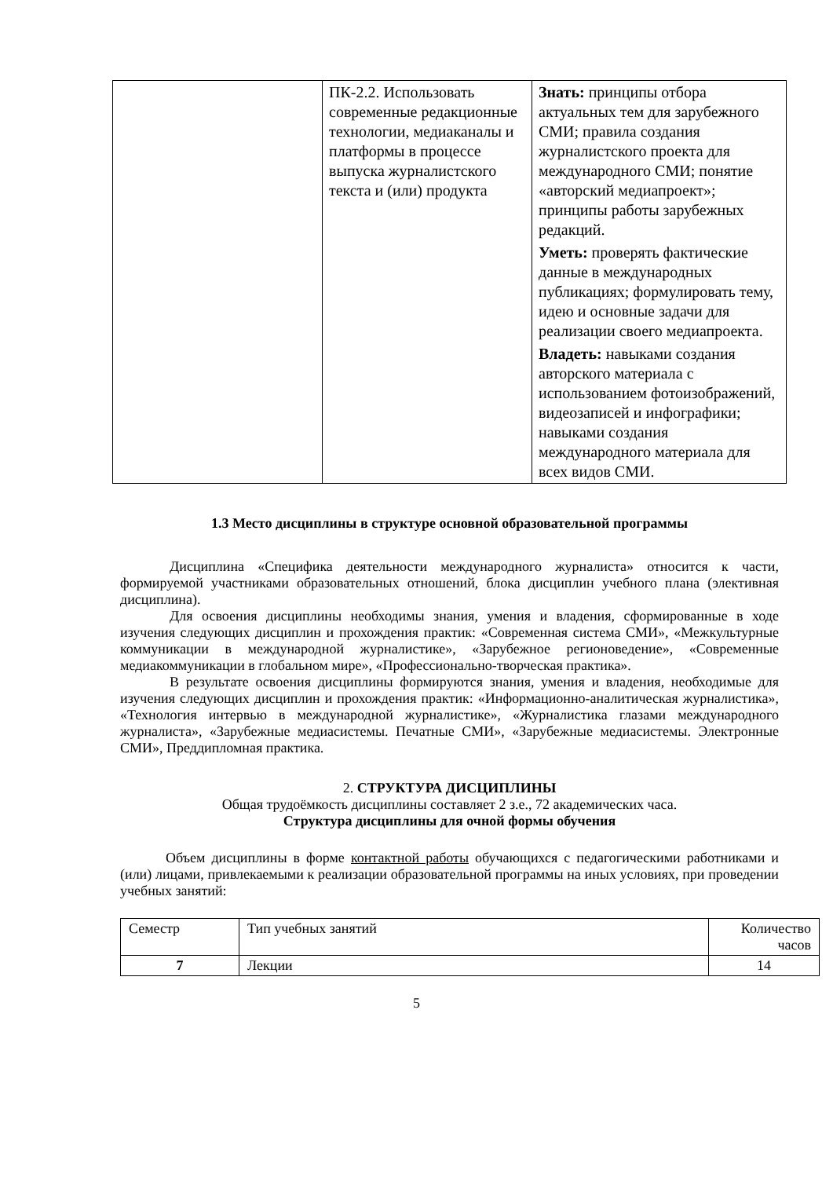| | ПК-2.2. Использовать современные редакционные технологии, медиаканалы и платформы в процессе выпуска журналистского текста и (или) продукта | Знать: принципы отбора актуальных тем для зарубежного СМИ; правила создания журналистского проекта для международного СМИ; понятие «авторский медиапроект»; принципы работы зарубежных редакций. Уметь: проверять фактические данные в международных публикациях; формулировать тему, идею и основные задачи для реализации своего медиапроекта. Владеть: навыками создания авторского материала с использованием фотоизображений, видеозаписей и инфографики; навыками создания международного материала для всех видов СМИ. |
1.3 Место дисциплины в структуре основной образовательной программы
Дисциплина «Специфика деятельности международного журналиста» относится к части, формируемой участниками образовательных отношений, блока дисциплин учебного плана (элективная дисциплина).
Для освоения дисциплины необходимы знания, умения и владения, сформированные в ходе изучения следующих дисциплин и прохождения практик: «Современная система СМИ», «Межкультурные коммуникации в международной журналистике», «Зарубежное регионоведение», «Современные медиакоммуникации в глобальном мире», «Профессионально-творческая практика».
В результате освоения дисциплины формируются знания, умения и владения, необходимые для изучения следующих дисциплин и прохождения практик: «Информационно-аналитическая журналистика», «Технология интервью в международной журналистике», «Журналистика глазами международного журналиста», «Зарубежные медиасистемы. Печатные СМИ», «Зарубежные медиасистемы. Электронные СМИ», Преддипломная практика.
2. СТРУКТУРА ДИСЦИПЛИНЫ
Общая трудоёмкость дисциплины составляет 2 з.е., 72 академических часа.
Структура дисциплины для очной формы обучения
Объем дисциплины в форме контактной работы обучающихся с педагогическими работниками и (или) лицами, привлекаемыми к реализации образовательной программы на иных условиях, при проведении учебных занятий:
| Семестр | Тип учебных занятий | Количество часов |
| 7 | Лекции | 14 |
5